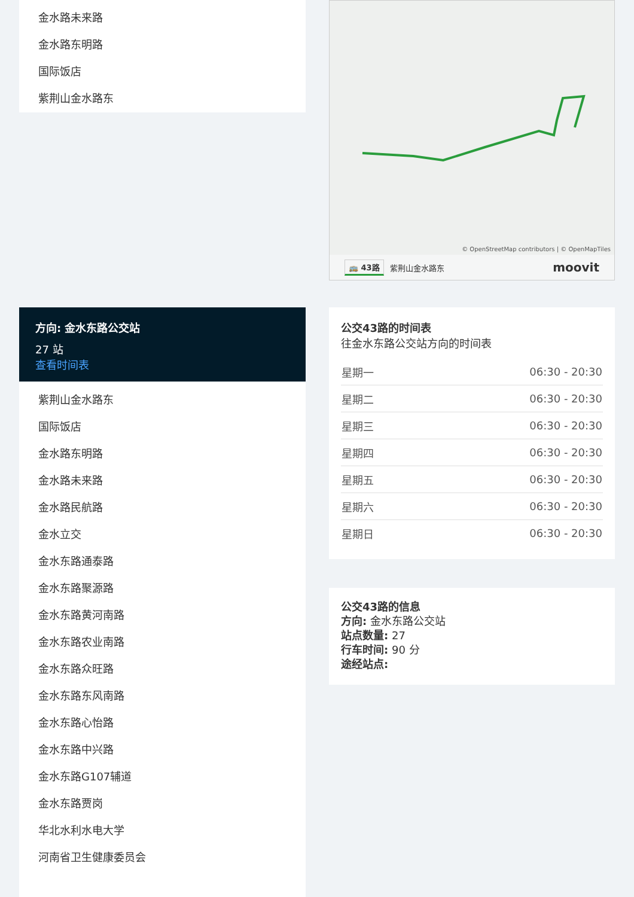金水路未来路
金水路东明路
国际饭店
紫荆山金水路东
方向: 金水东路公交站
27 站
查看时间表
紫荆山金水路东
国际饭店
金水路东明路
金水路未来路
金水路民航路
金水立交
金水东路通泰路
金水东路聚源路
金水东路黄河南路
金水东路农业南路
金水东路众旺路
金水东路东风南路
金水东路心怡路
金水东路中兴路
金水东路G107辅道
金水东路贾岗
华北水利水电大学
河南省卫生健康委员会
© OpenStreetMap contributors | © OpenMapTiles
🚌 43路 紫荆山金水路东 moovit
公交43路的时间表
往金水东路公交站方向的时间表
| 星期一 | 06:30 - 20:30 |
| 星期二 | 06:30 - 20:30 |
| 星期三 | 06:30 - 20:30 |
| 星期四 | 06:30 - 20:30 |
| 星期五 | 06:30 - 20:30 |
| 星期六 | 06:30 - 20:30 |
| 星期日 | 06:30 - 20:30 |
公交43路的信息
方向: 金水东路公交站
站点数量: 27
行车时间: 90 分
途经站点: